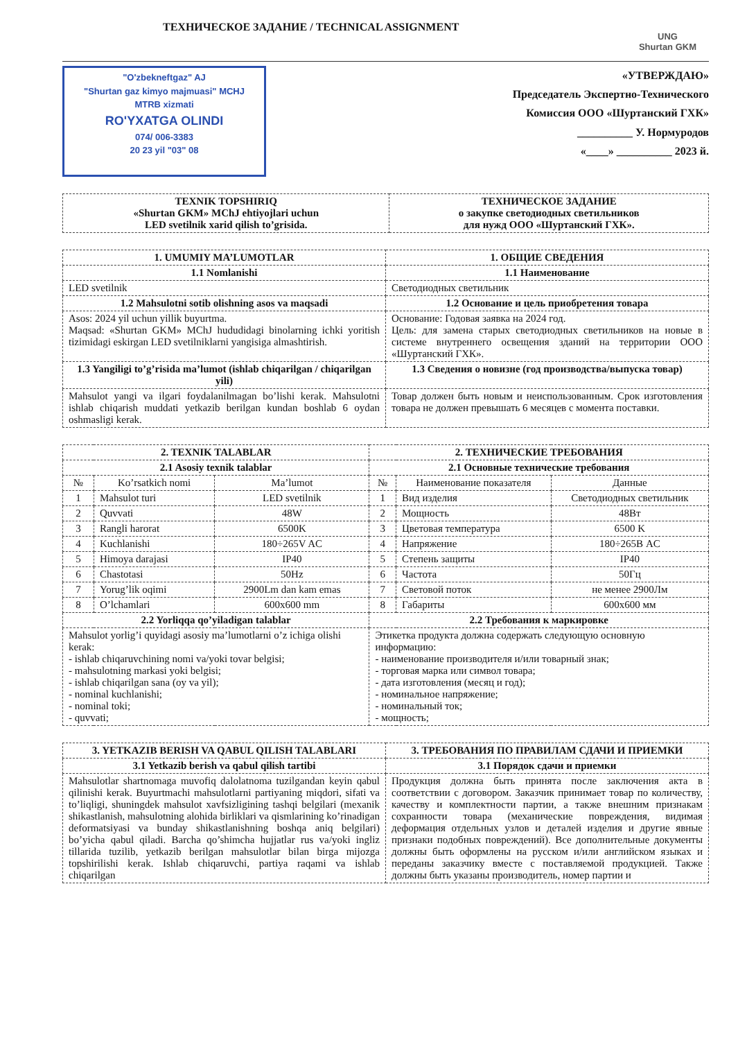ТЕХНИЧЕСКОЕ ЗАДАНИЕ / TECHNICAL ASSIGNMENT
UNG
Shurtan GKM
"O'zbekneftgaz" AJ
"Shurtan gaz kimyo majmuasi" MCHJ
MTRB xizmati
RO'YXATGA OLINDI
074/ 006-3383
20 23 yil "03" 08
«УТВЕРЖДАЮ»
Председатель Экспертно-Технического
Комиссия ООО «Шуртанский ГХК»
__________ У. Нормуродов
«____» __________ 2023 й.
| TEXNIK TOPSHIRIQ «Shurtan GKM» MChJ ehtiyojlari uchun LED svetilnik xarid qilish to’grisida. | ТЕХНИЧЕСКОЕ ЗАДАНИЕ о закупке светодиодных светильников для нужд ООО «Шуртанский ГХК». |
| --- | --- |
| 1. UMUMIY MA’LUMOTLAR | 1. ОБЩИЕ СВЕДЕНИЯ |
| --- | --- |
| 1.1 Nomlanishi | 1.1 Наименование |
| LED svetilnik | Светодиодных светильник |
| 1.2 Mahsulotni sotib olishning asos va maqsadi | 1.2 Основание и цель приобретения товара |
| Asos: 2024 yil uchun yillik buyurtma. Maqsad: «Shurtan GKM» MChJ hududidagi binolarning ichki yoritish tizimidagi eskirgan LED svetilniklarni yangisiga almashtirish. | Основание: Годовая заявка на 2024 год. Цель: для замена старых светодиодных светильников на новые в системе внутреннего освещения зданий на территории ООО «Шуртанский ГХК». |
| 1.3 Yangiligi to’g’risida ma’lumot (ishlab chiqarilgan / chiqarilgan yili) | 1.3 Сведения о новизне (год производства/выпуска товар) |
| Mahsulot yangi va ilgari foydalanilmagan bo’lishi kerak. Mahsulotni ishlab chiqarish muddati yetkazib berilgan kundan boshlab 6 oydan oshmasligi kerak. | Товар должен быть новым и неиспользованным. Срок изготовления товара не должен превышать 6 месяцев с момента поставки. |
| 2. TEXNIK TALABLAR | | | 2. ТЕХНИЧЕСКИЕ ТРЕБОВАНИЯ | | |
| --- | --- | --- | --- | --- | --- |
| 2.1 Asosiy texnik talablar | | | 2.1 Основные технические требования | | |
| № | Ko’rsatkich nomi | Ma’lumot | № | Наименование показателя | Данные |
| 1 | Mahsulot turi | LED svetilnik | 1 | Вид изделия | Светодиодных светильник |
| 2 | Quvvati | 48W | 2 | Мощность | 48Вт |
| 3 | Rangli harorat | 6500K | 3 | Цветовая температура | 6500 K |
| 4 | Kuchlanishi | 180÷265V AC | 4 | Напряжение | 180÷265В AC |
| 5 | Himoya darajasi | IP40 | 5 | Степень защиты | IP40 |
| 6 | Chastotasi | 50Hz | 6 | Частота | 50Гц |
| 7 | Yorug’lik oqimi | 2900Lm dan kam emas | 7 | Световой поток | не менее 2900Лм |
| 8 | O’lchamlari | 600x600 mm | 8 | Габариты | 600x600 мм |
| 2.2 Yorliqqa qo’yiladigan talablar | | | 2.2 Требования к маркировке | | |
| Mahsulot yorlig’i quyidagi asosiy ma’lumotlarni o’z ichiga olishi kerak: - ishlab chiqaruvchining nomi va/yoki tovar belgisi; - mahsulotning markasi yoki belgisi; - ishlab chiqarilgan sana (oy va yil); - nominal kuchlanishi; - nominal toki; - quvvati; | | | Этикетка продукта должна содержать следующую основную информацию: - наименование производителя и/или товарный знак; - торговая марка или символ товара; - дата изготовления (месяц и год); - номинальное напряжение; - номинальный ток; - мощность; | | |
| 3. YETKAZIB BERISH VA QABUL QILISH TALABLARI | 3. ТРЕБОВАНИЯ ПО ПРАВИЛАМ СДАЧИ И ПРИЕМКИ |
| --- | --- |
| 3.1 Yetkazib berish va qabul qilish tartibi | 3.1 Порядок сдачи и приемки |
| Mahsulotlar shartnomaga muvofiq dalolatnoma tuzilgandan keyin qabul qilinishi kerak. Buyurtmachi mahsulotlarni partiyaning miqdori, sifati va to’liqligi, shuningdek mahsulot xavfsizligining tashqi belgilari (mexanik shikastlanish, mahsulotning alohida birliklari va qismlarining ko’rinadigan deformatsiyasi va bunday shikastlanishning boshqa aniq belgilari) bo’yicha qabul qiladi. Barcha qo’shimcha hujjatlar rus va/yoki ingliz tillarida tuzilib, yetkazib berilgan mahsulotlar bilan birga mijozga topshirilishi kerak. Ishlab chiqaruvchi, partiya raqami va ishlab chiqarilgan | Продукция должна быть принята после заключения акта в соответствии с договором. Заказчик принимает товар по количеству, качеству и комплектности партии, а также внешним признакам сохранности товара (механические повреждения, видимая деформация отдельных узлов и деталей изделия и другие явные признаки подобных повреждений). Все дополнительные документы должны быть оформлены на русском и/или английском языках и переданы заказчику вместе с поставляемой продукцией. Также должны быть указаны производитель, номер партии и |